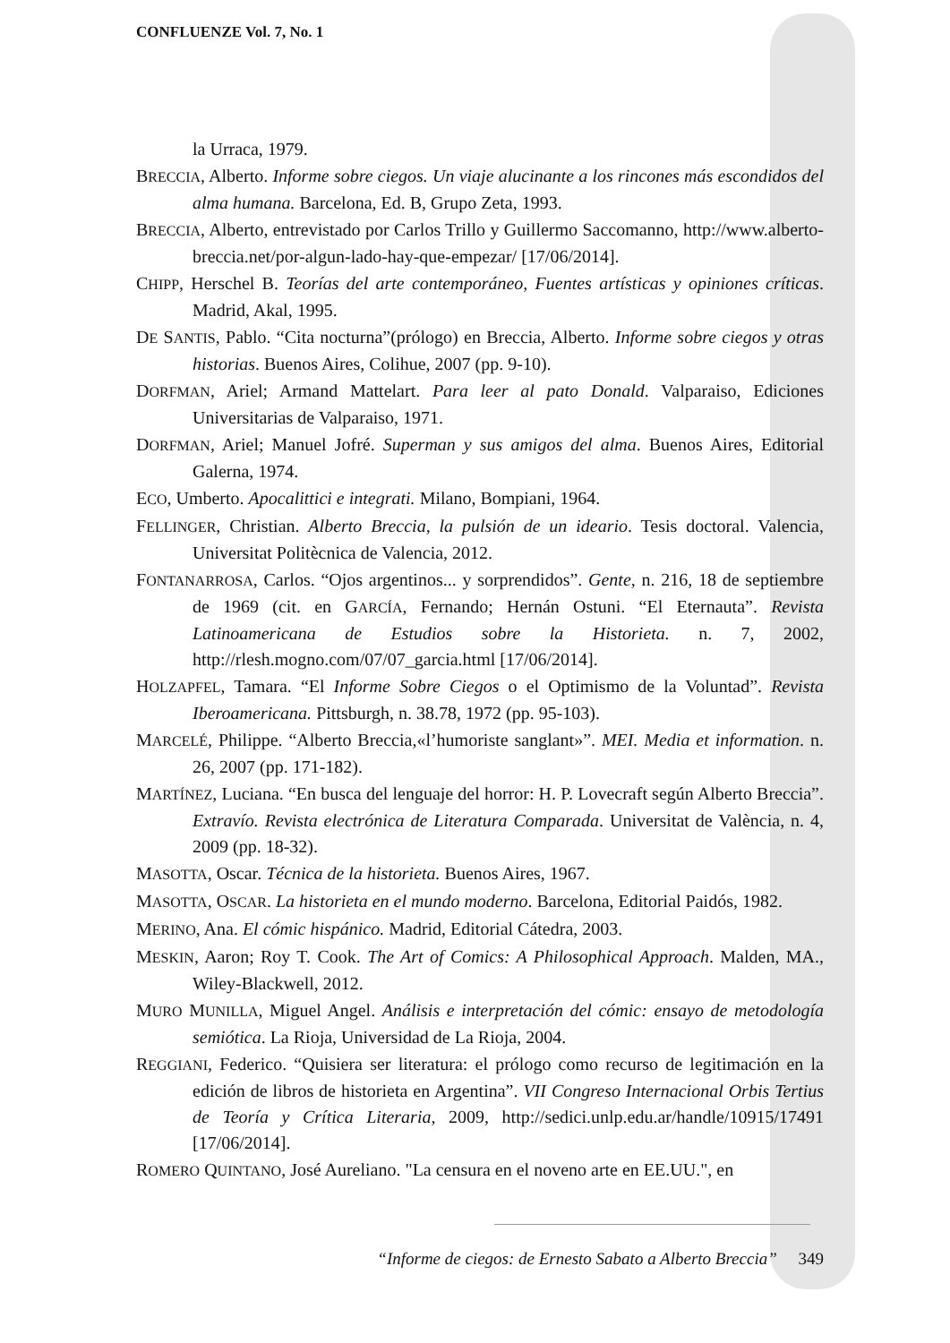CONFLUENZE Vol. 7, No. 1
la Urraca, 1979.
BRECCIA, Alberto. Informe sobre ciegos. Un viaje alucinante a los rincones más escondidos del alma humana. Barcelona, Ed. B, Grupo Zeta, 1993.
BRECCIA, Alberto, entrevistado por Carlos Trillo y Guillermo Saccomanno, http://www.alberto-breccia.net/por-algun-lado-hay-que-empezar/ [17/06/2014].
CHIPP, Herschel B. Teorías del arte contemporáneo, Fuentes artísticas y opiniones críticas. Madrid, Akal, 1995.
DE SANTIS, Pablo. “Cita nocturna”(prólogo) en Breccia, Alberto. Informe sobre ciegos y otras historias. Buenos Aires, Colihue, 2007 (pp. 9-10).
DORFMAN, Ariel; Armand Mattelart. Para leer al pato Donald. Valparaiso, Ediciones Universitarias de Valparaiso, 1971.
DORFMAN, Ariel; Manuel Jofré. Superman y sus amigos del alma. Buenos Aires, Editorial Galerna, 1974.
ECO, Umberto. Apocalittici e integrati. Milano, Bompiani, 1964.
FELLINGER, Christian. Alberto Breccia, la pulsión de un ideario. Tesis doctoral. Valencia, Universitat Politècnica de Valencia, 2012.
FONTANARROSA, Carlos. “Ojos argentinos... y sorprendidos”. Gente, n. 216, 18 de septiembre de 1969 (cit. en GARCÍA, Fernando; Hernán Ostuni. “El Eternauta”. Revista Latinoamericana de Estudios sobre la Historieta. n. 7, 2002, http://rlesh.mogno.com/07/07_garcia.html [17/06/2014].
HOLZAPFEL, Tamara. “El Informe Sobre Ciegos o el Optimismo de la Voluntad”. Revista Iberoamericana. Pittsburgh, n. 38.78, 1972 (pp. 95-103).
MARCELÉ, Philippe. “Alberto Breccia,«l’humoriste sanglant»”. MEI. Media et information. n. 26, 2007 (pp. 171-182).
MARTÍNEZ, Luciana. “En busca del lenguaje del horror: H. P. Lovecraft según Alberto Breccia”. Extravío. Revista electrónica de Literatura Comparada. Universitat de València, n. 4, 2009 (pp. 18-32).
MASOTTA, Oscar. Técnica de la historieta. Buenos Aires, 1967.
MASOTTA, OSCAR. La historieta en el mundo moderno. Barcelona, Editorial Paidós, 1982.
MERINO, Ana. El cómic hispánico. Madrid, Editorial Cátedra, 2003.
MESKIN, Aaron; Roy T. Cook. The Art of Comics: A Philosophical Approach. Malden, MA., Wiley-Blackwell, 2012.
MURO MUNILLA, Miguel Angel. Análisis e interpretación del cómic: ensayo de metodología semiótica. La Rioja, Universidad de La Rioja, 2004.
REGGIANI, Federico. “Quisiera ser literatura: el prólogo como recurso de legitimación en la edición de libros de historieta en Argentina”. VII Congreso Internacional Orbis Tertius de Teoría y Crítica Literaria, 2009, http://sedici.unlp.edu.ar/handle/10915/17491 [17/06/2014].
ROMERO QUINTANO, José Aureliano. "La censura en el noveno arte en EE.UU.", en
“Informe de ciegos: de Ernesto Sabato a Alberto Breccia” 349